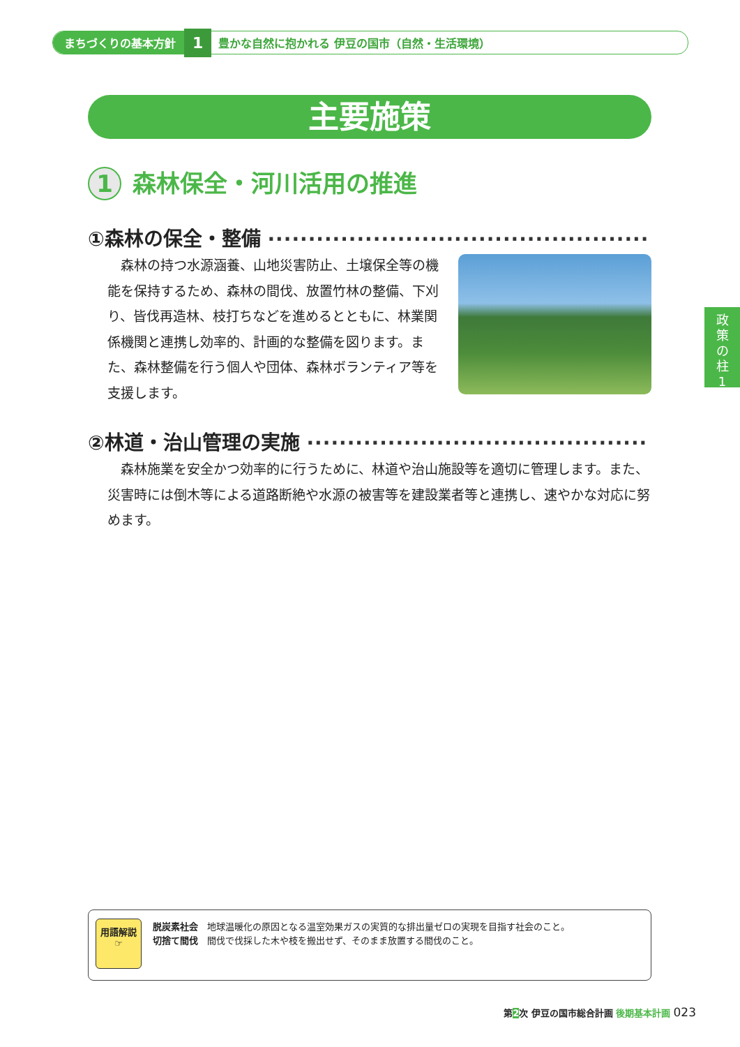まちづくりの基本方針
1
豊かな自然に抱かれる 伊豆の国市（自然・生活環境）
主要施策
1 森林保全・河川活用の推進
①森林の保全・整備 ··········································································
森林の持つ水源涵養、山地災害防止、土壌保全等の機能を保持するため、森林の間伐、放置竹林の整備、下刈り、皆伐再造林、枝打ちなどを進めるとともに、林業関係機関と連携し効率的、計画的な整備を図ります。また、森林整備を行う個人や団体、森林ボランティア等を支援します。
政
策
の
柱
1
②林道・治山管理の実施 ··········································································
森林施業を安全かつ効率的に行うために、林道や治山施設等を適切に管理します。また、災害時には倒木等による道路断絶や水源の被害等を建設業者等と連携し、速やかな対応に努めます。
用語解説
☞
脱炭素社会　地球温暖化の原因となる温室効果ガスの実質的な排出量ゼロの実現を目指す社会のこと。
切捨て間伐　間伐で伐採した木や枝を搬出せず、そのまま放置する間伐のこと。
第2次 伊豆の国市総合計画 後期基本計画 023